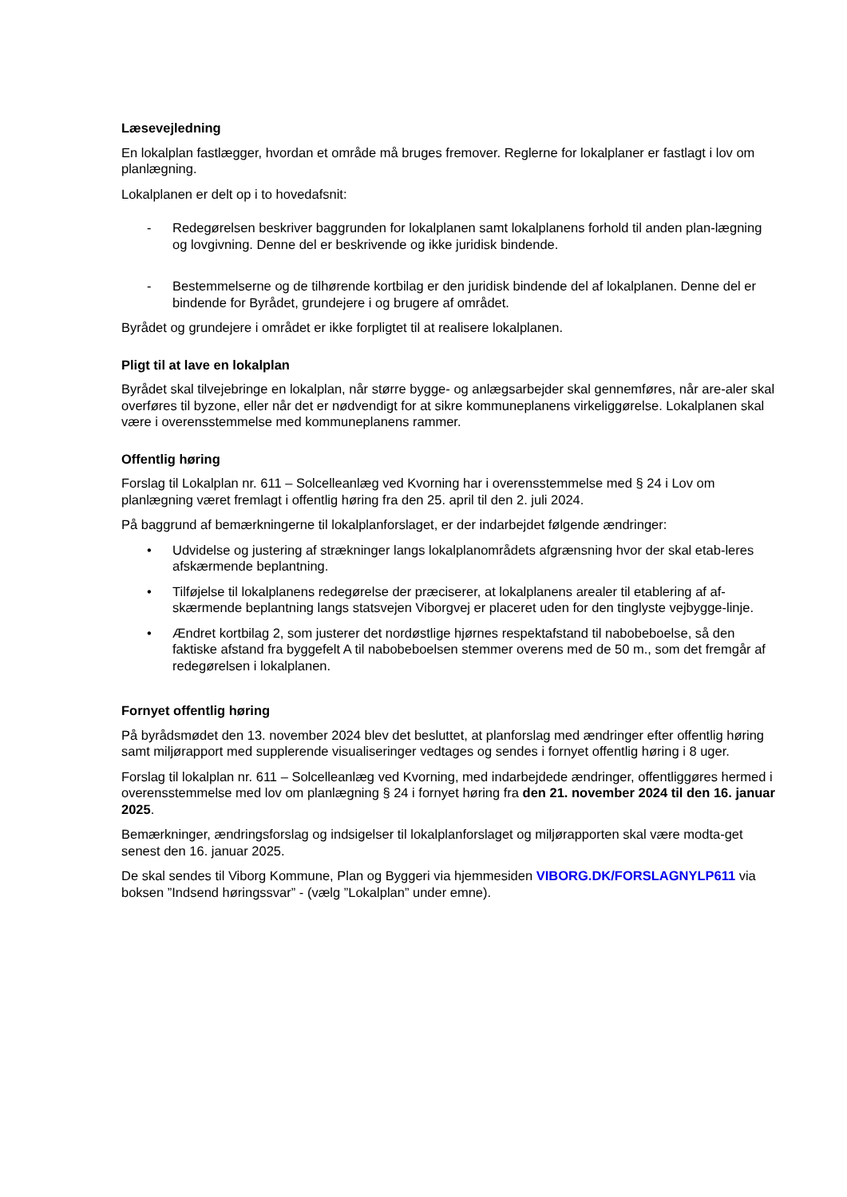Læsevejledning
En lokalplan fastlægger, hvordan et område må bruges fremover. Reglerne for lokalplaner er fastlagt i lov om planlægning.
Lokalplanen er delt op i to hovedafsnit:
- Redegørelsen beskriver baggrunden for lokalplanen samt lokalplanens forhold til anden plan-lægning og lovgivning. Denne del er beskrivende og ikke juridisk bindende.
- Bestemmelserne og de tilhørende kortbilag er den juridisk bindende del af lokalplanen. Denne del er bindende for Byrådet, grundejere i og brugere af området.
Byrådet og grundejere i området er ikke forpligtet til at realisere lokalplanen.
Pligt til at lave en lokalplan
Byrådet skal tilvejebringe en lokalplan, når større bygge- og anlægsarbejder skal gennemføres, når are-aler skal overføres til byzone, eller når det er nødvendigt for at sikre kommuneplanens virkeliggørelse. Lokalplanen skal være i overensstemmelse med kommuneplanens rammer.
Offentlig høring
Forslag til Lokalplan nr. 611 – Solcelleanlæg ved Kvorning har i overensstemmelse med § 24 i Lov om planlægning været fremlagt i offentlig høring fra den 25. april til den 2. juli 2024.
På baggrund af bemærkningerne til lokalplanforslaget, er der indarbejdet følgende ændringer:
• Udvidelse og justering af strækninger langs lokalplanområdets afgrænsning hvor der skal etab-leres afskærmende beplantning.
• Tilføjelse til lokalplanens redegørelse der præciserer, at lokalplanens arealer til etablering af af-skærmende beplantning langs statsvejen Viborgvej er placeret uden for den tinglyste vejbygge-linje.
• Ændret kortbilag 2, som justerer det nordøstlige hjørnes respektafstand til nabobeboelse, så den faktiske afstand fra byggefelt A til nabobeboelsen stemmer overens med de 50 m., som det fremgår af redegørelsen i lokalplanen.
Fornyet offentlig høring
På byrådsmødet den 13. november 2024 blev det besluttet, at planforslag med ændringer efter offentlig høring samt miljørapport med supplerende visualiseringer vedtages og sendes i fornyet offentlig høring i 8 uger.
Forslag til lokalplan nr. 611 – Solcelleanlæg ved Kvorning, med indarbejdede ændringer, offentliggøres hermed i overensstemmelse med lov om planlægning § 24 i fornyet høring fra den 21. november 2024 til den 16. januar 2025.
Bemærkninger, ændringsforslag og indsigelser til lokalplanforslaget og miljørapporten skal være modta-get senest den 16. januar 2025.
De skal sendes til Viborg Kommune, Plan og Byggeri via hjemmesiden VIBORG.DK/FORSLAGNYLP611 via boksen ”Indsend høringssvar” - (vælg ”Lokalplan” under emne).